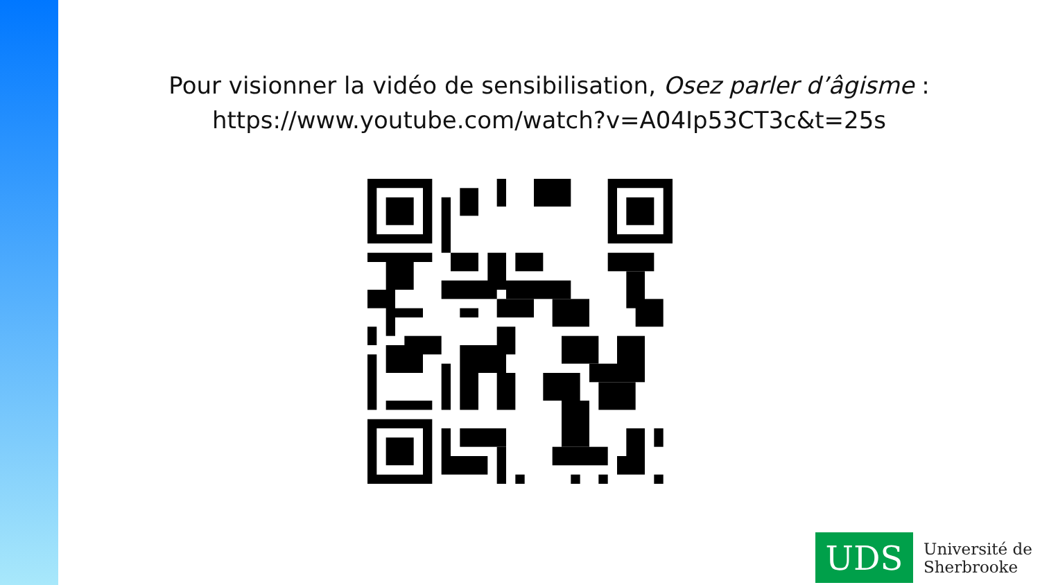Pour visionner la vidéo de sensibilisation, Osez parler d’âgisme :
https://www.youtube.com/watch?v=A04Ip53CT3c&t=25s
UDS
Université de
Sherbrooke